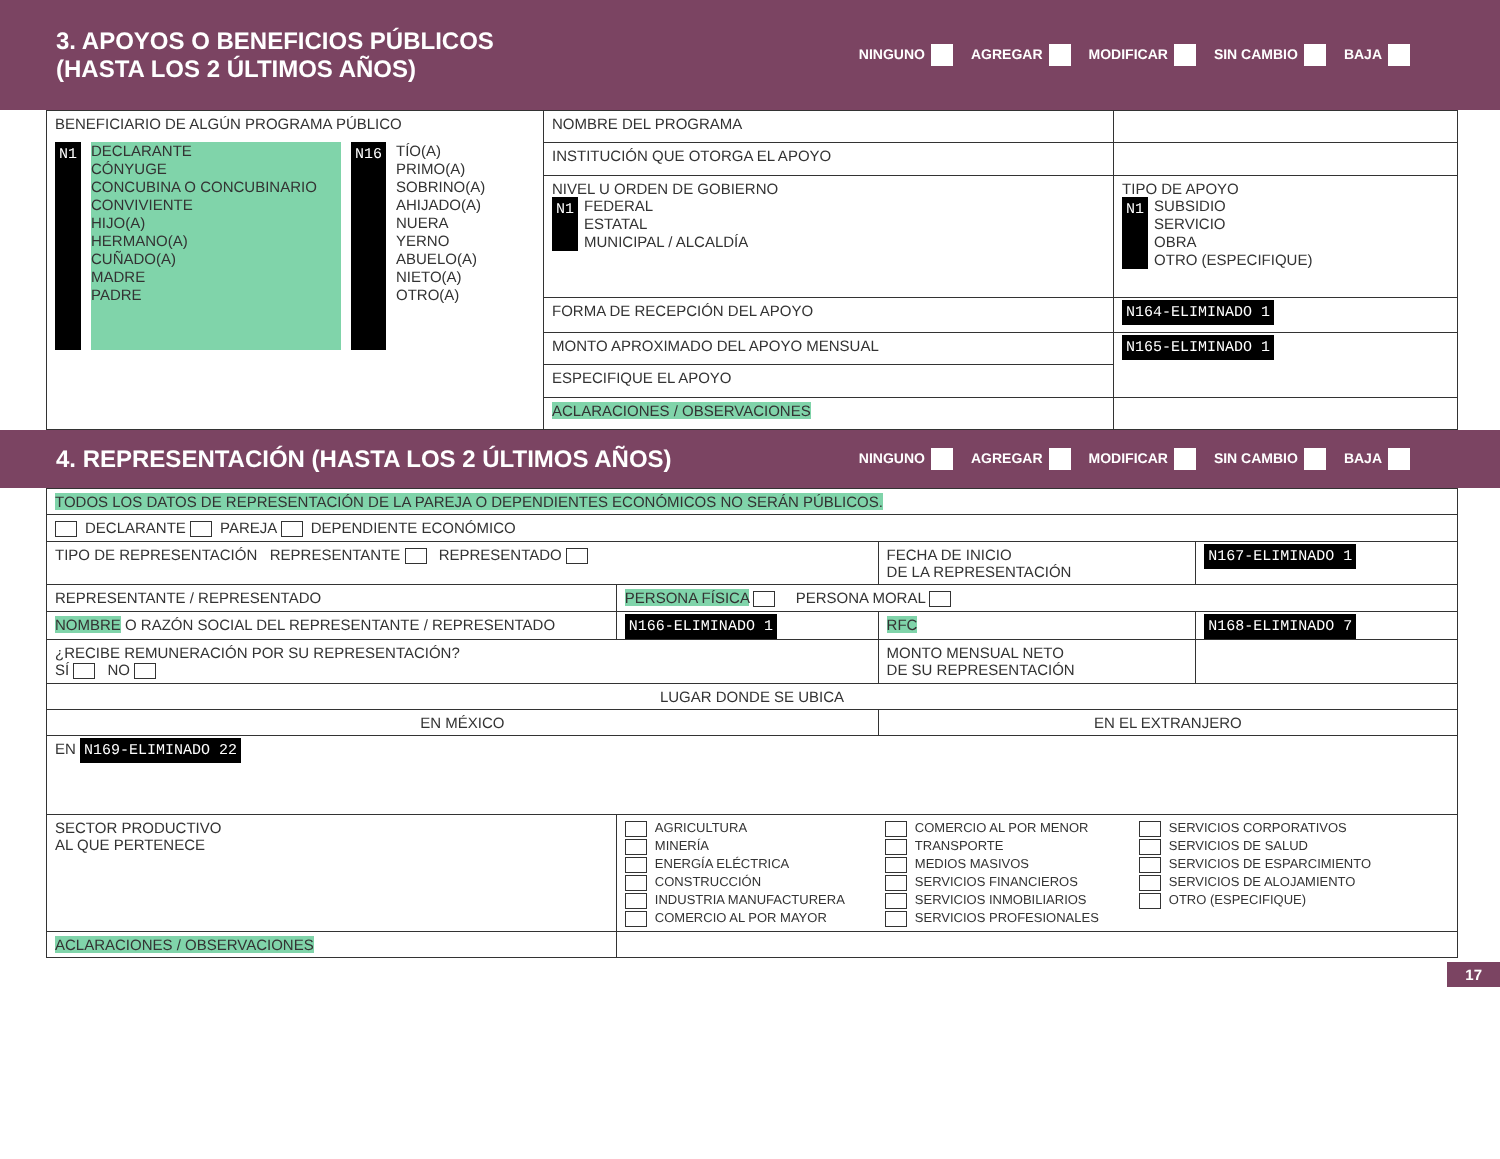3. APOYOS O BENEFICIOS PÚBLICOS
(HASTA LOS 2 ÚLTIMOS AÑOS)
NINGUNO AGREGAR MODIFICAR SIN CAMBIO BAJA
| BENEFICIARIO DE ALGÚN PROGRAMA PÚBLICO N1 DECLARANTE CÓNYUGE CONCUBINA O CONCUBINARIO CONVIVIENTE HIJO(A) HERMANO(A) CUÑADO(A) MADRE PADRE N16 TÍO(A) PRIMO(A) SOBRINO(A) AHIJADO(A) NUERA YERNO ABUELO(A) NIETO(A) OTRO(A) | NOMBRE DEL PROGRAMA | |
| | INSTITUCIÓN QUE OTORGA EL APOYO | |
| | NIVEL U ORDEN DE GOBIERNO N1 FEDERAL ESTATAL MUNICIPAL / ALCALDÍA | TIPO DE APOYO N1 SUBSIDIO SERVICIO OBRA OTRO (ESPECIFIQUE) |
| | FORMA DE RECEPCIÓN DEL APOYO | N164-ELIMINADO 1 |
| | MONTO APROXIMADO DEL APOYO MENSUAL | N165-ELIMINADO 1 |
| | ESPECIFIQUE EL APOYO | |
| | ACLARACIONES / OBSERVACIONES | |
4. REPRESENTACIÓN (HASTA LOS 2 ÚLTIMOS AÑOS)
NINGUNO AGREGAR MODIFICAR SIN CAMBIO BAJA
| TODOS LOS DATOS DE REPRESENTACIÓN DE LA PAREJA O DEPENDIENTES ECONÓMICOS NO SERÁN PÚBLICOS. | | | |
| DECLARANTE PAREJA DEPENDIENTE ECONÓMICO | | | |
| TIPO DE REPRESENTACIÓN REPRESENTANTE REPRESENTADO | | FECHA DE INICIO DE LA REPRESENTACIÓN | N167-ELIMINADO 1 |
| REPRESENTANTE / REPRESENTADO | PERSONA FÍSICA PERSONA MORAL | | |
| NOMBRE O RAZÓN SOCIAL DEL REPRESENTANTE / REPRESENTADO | N166-ELIMINADO 1 | RFC | N168-ELIMINADO 7 |
| ¿RECIBE REMUNERACIÓN POR SU REPRESENTACIÓN? SÍ NO | | MONTO MENSUAL NETO DE SU REPRESENTACIÓN | |
| LUGAR DONDE SE UBICA | | | |
| EN MÉXICO | | EN EL EXTRANJERO | |
| EN N169-ELIMINADO 22 | | | |
| SECTOR PRODUCTIVO AL QUE PERTENECE | AGRICULTURA MINERÍA ENERGÍA ELÉCTRICA CONSTRUCCIÓN INDUSTRIA MANUFACTURERA COMERCIO AL POR MAYOR COMERCIO AL POR MENOR TRANSPORTE MEDIOS MASIVOS SERVICIOS FINANCIEROS SERVICIOS INMOBILIARIOS SERVICIOS PROFESIONALES SERVICIOS CORPORATIVOS SERVICIOS DE SALUD SERVICIOS DE ESPARCIMIENTO SERVICIOS DE ALOJAMIENTO OTRO (ESPECIFIQUE) | | |
| ACLARACIONES / OBSERVACIONES | | | |
17